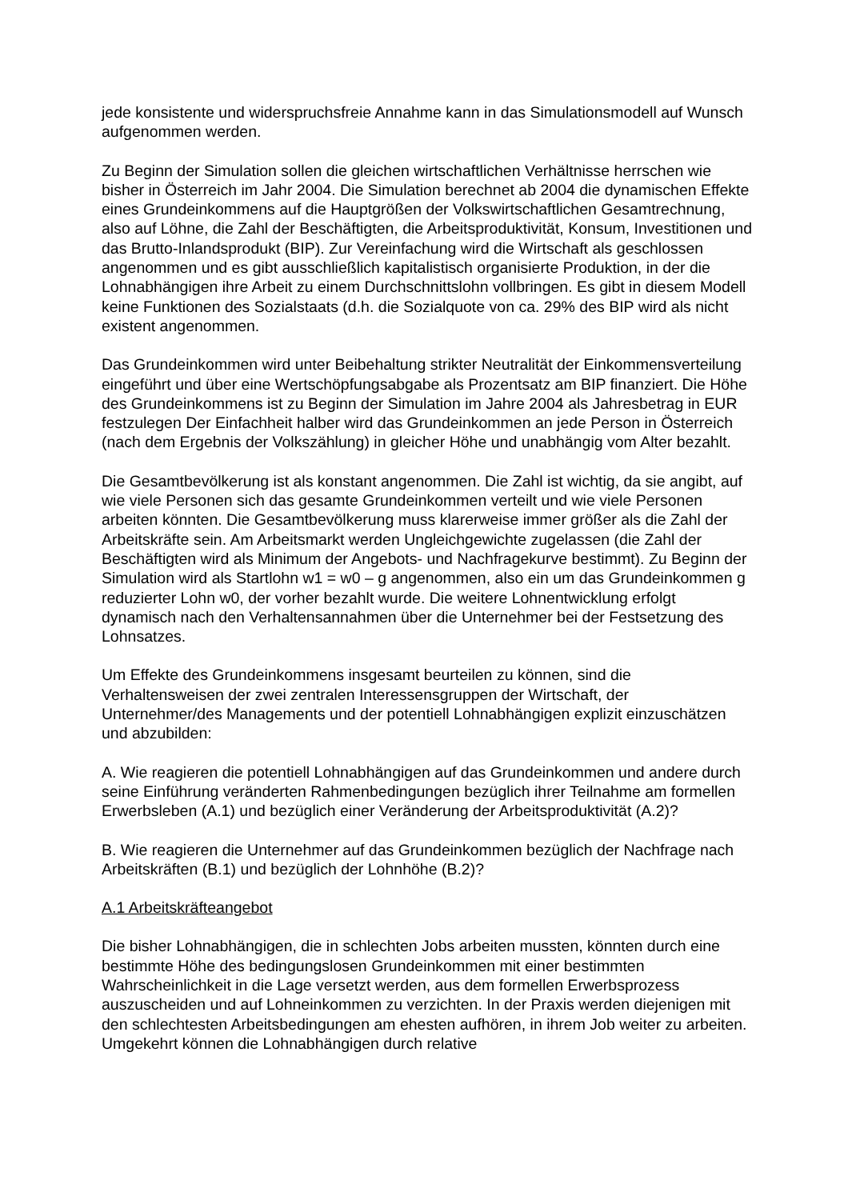jede konsistente und widerspruchsfreie Annahme kann in das Simulationsmodell auf Wunsch aufgenommen werden.
Zu Beginn der Simulation sollen die gleichen wirtschaftlichen Verhältnisse herrschen wie bisher in Österreich im Jahr 2004. Die Simulation berechnet ab 2004 die dynamischen Effekte eines Grundeinkommens auf die Hauptgrößen der Volkswirtschaftlichen Gesamtrechnung, also auf Löhne, die Zahl der Beschäftigten, die Arbeitsproduktivität, Konsum, Investitionen und das Brutto-Inlandsprodukt (BIP). Zur Vereinfachung wird die Wirtschaft als geschlossen angenommen und es gibt ausschließlich kapitalistisch organisierte Produktion, in der die Lohnabhängigen ihre Arbeit zu einem Durchschnittslohn vollbringen. Es gibt in diesem Modell keine Funktionen des Sozialstaats (d.h. die Sozialquote von ca. 29% des BIP wird als nicht existent angenommen.
Das Grundeinkommen wird unter Beibehaltung strikter Neutralität der Einkommensverteilung eingeführt und über eine Wertschöpfungsabgabe als Prozentsatz am BIP finanziert. Die Höhe des Grundeinkommens ist zu Beginn der Simulation im Jahre 2004 als Jahresbetrag in EUR festzulegen Der Einfachheit halber wird das Grundeinkommen an jede Person in Österreich (nach dem Ergebnis der Volkszählung) in gleicher Höhe und unabhängig vom Alter bezahlt.
Die Gesamtbevölkerung ist als konstant angenommen. Die Zahl ist wichtig, da sie angibt, auf wie viele Personen sich das gesamte Grundeinkommen verteilt und wie viele Personen arbeiten könnten. Die Gesamtbevölkerung muss klarerweise immer größer als die Zahl der Arbeitskräfte sein. Am Arbeitsmarkt werden Ungleichgewichte zugelassen (die Zahl der Beschäftigten wird als Minimum der Angebots- und Nachfragekurve bestimmt). Zu Beginn der Simulation wird als Startlohn w1 = w0 – g angenommen, also ein um das Grundeinkommen g reduzierter Lohn w0, der vorher bezahlt wurde. Die weitere Lohnentwicklung erfolgt dynamisch nach den Verhaltensannahmen über die Unternehmer bei der Festsetzung des Lohnsatzes.
Um Effekte des Grundeinkommens insgesamt beurteilen zu können, sind die Verhaltensweisen der zwei zentralen Interessensgruppen der Wirtschaft, der Unternehmer/des Managements und der potentiell Lohnabhängigen explizit einzuschätzen und abzubilden:
A. Wie reagieren die potentiell Lohnabhängigen auf das Grundeinkommen und andere durch seine Einführung veränderten Rahmenbedingungen bezüglich ihrer Teilnahme am formellen Erwerbsleben (A.1) und bezüglich einer Veränderung der Arbeitsproduktivität (A.2)?
B. Wie reagieren die Unternehmer auf das Grundeinkommen bezüglich der Nachfrage nach Arbeitskräften (B.1) und bezüglich der Lohnhöhe (B.2)?
A.1 Arbeitskräfteangebot
Die bisher Lohnabhängigen, die in schlechten Jobs arbeiten mussten, könnten durch eine bestimmte Höhe des bedingungslosen Grundeinkommen mit einer bestimmten Wahrscheinlichkeit in die Lage versetzt werden, aus dem formellen Erwerbsprozess auszuscheiden und auf Lohneinkommen zu verzichten. In der Praxis werden diejenigen mit den schlechtesten Arbeitsbedingungen am ehesten aufhören, in ihrem Job weiter zu arbeiten. Umgekehrt können die Lohnabhängigen durch relative